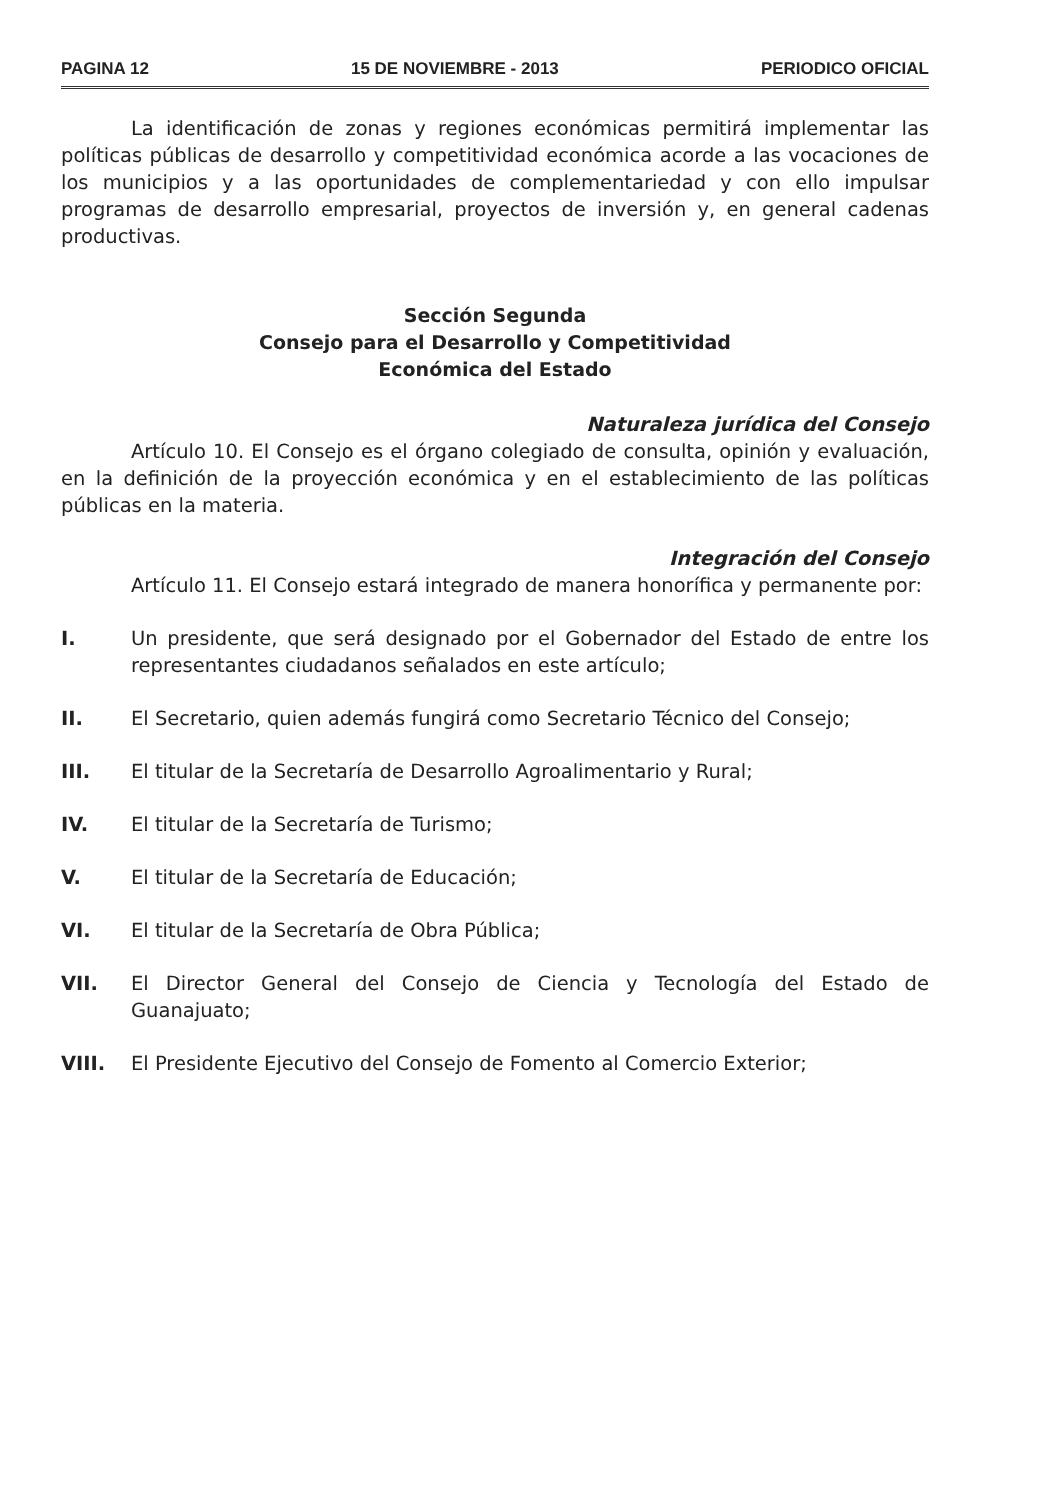PAGINA 12 15 DE NOVIEMBRE - 2013 PERIODICO OFICIAL
La identificación de zonas y regiones económicas permitirá implementar las políticas públicas de desarrollo y competitividad económica acorde a las vocaciones de los municipios y a las oportunidades de complementariedad y con ello impulsar programas de desarrollo empresarial, proyectos de inversión y, en general cadenas productivas.
Sección Segunda
Consejo para el Desarrollo y Competitividad
Económica del Estado
Naturaleza jurídica del Consejo
Artículo 10. El Consejo es el órgano colegiado de consulta, opinión y evaluación, en la definición de la proyección económica y en el establecimiento de las políticas públicas en la materia.
Integración del Consejo
Artículo 11. El Consejo estará integrado de manera honorífica y permanente por:
I. Un presidente, que será designado por el Gobernador del Estado de entre los representantes ciudadanos señalados en este artículo;
II. El Secretario, quien además fungirá como Secretario Técnico del Consejo;
III. El titular de la Secretaría de Desarrollo Agroalimentario y Rural;
IV. El titular de la Secretaría de Turismo;
V. El titular de la Secretaría de Educación;
VI. El titular de la Secretaría de Obra Pública;
VII. El Director General del Consejo de Ciencia y Tecnología del Estado de Guanajuato;
VIII. El Presidente Ejecutivo del Consejo de Fomento al Comercio Exterior;